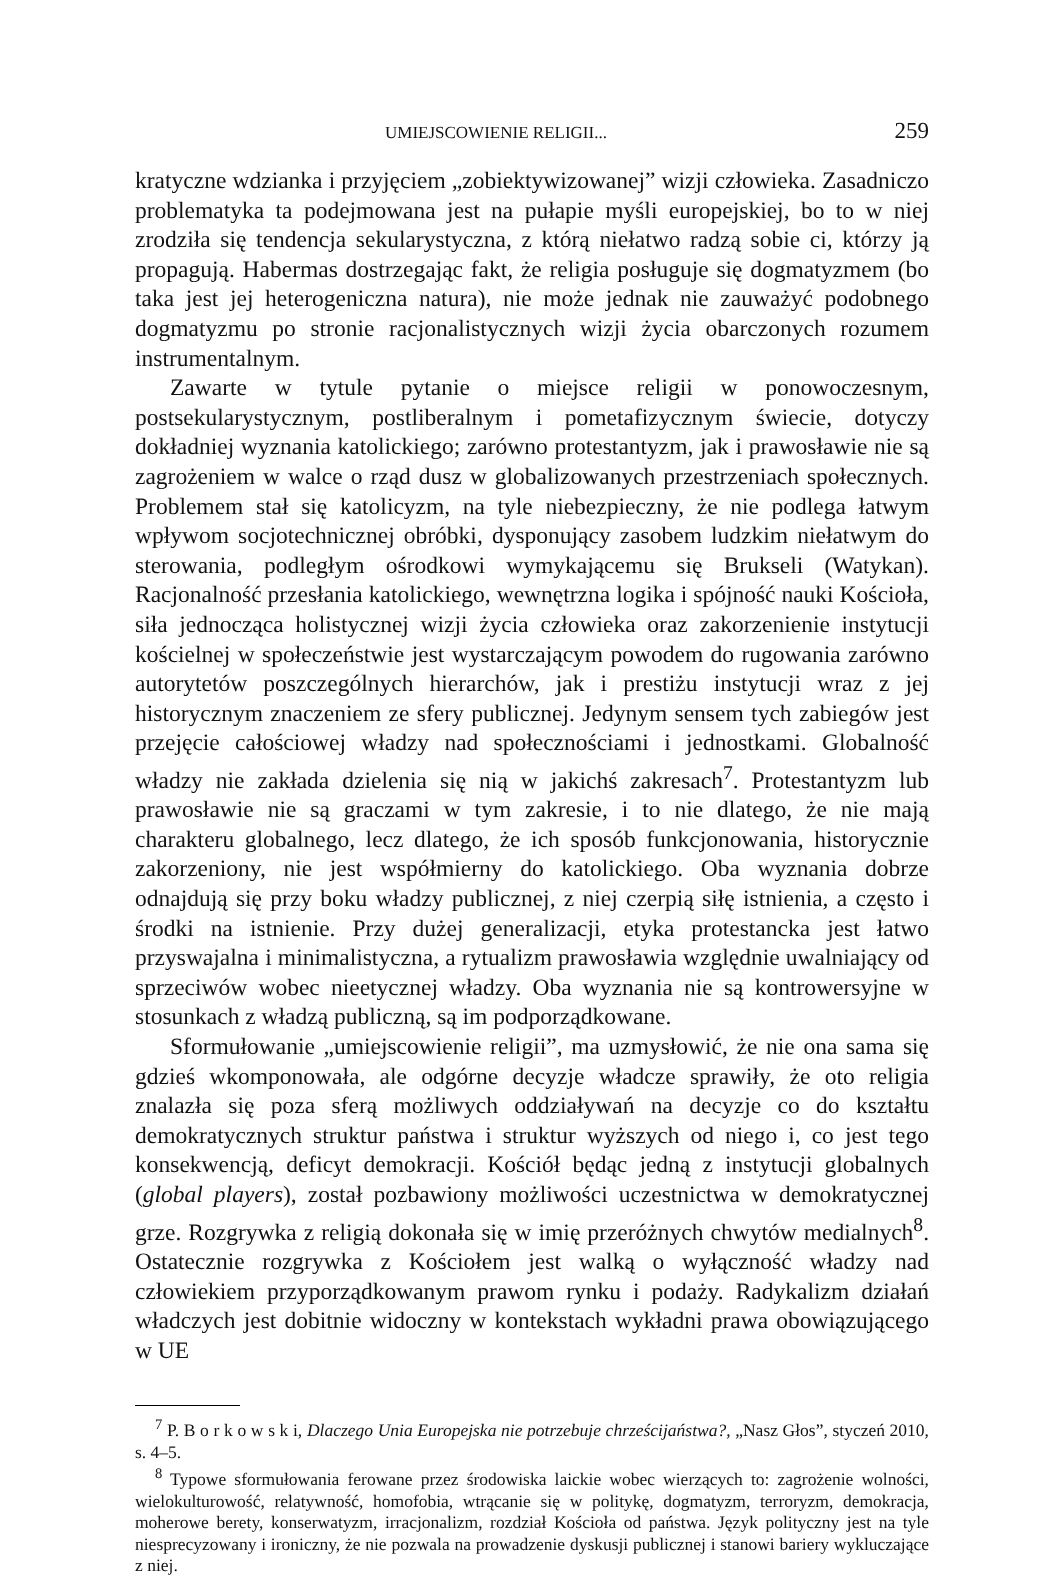UMIEJSCOWIENIE RELIGII... 259
kratyczne wdzianka i przyjęciem „zobiektywizowanej” wizji człowieka. Zasadniczo problematyka ta podejmowana jest na pułapie myśli europejskiej, bo to w niej zrodziła się tendencja sekularystyczna, z którą niełatwo radzą sobie ci, którzy ją propagują. Habermas dostrzegając fakt, że religia posługuje się dogmatyzmem (bo taka jest jej heterogeniczna natura), nie może jednak nie zauważyć podobnego dogmatyzmu po stronie racjonalistycznych wizji życia obarczonych rozumem instrumentalnym.
Zawarte w tytule pytanie o miejsce religii w ponowoczesnym, postsekularystycznym, postliberalnym i pometafizycznym świecie, dotyczy dokładniej wyznania katolickiego; zarówno protestantyzm, jak i prawosławie nie są zagrożeniem w walce o rząd dusz w globalizowanych przestrzeniach społecznych. Problemem stał się katolicyzm, na tyle niebezpieczny, że nie podlega łatwym wpływom socjotechnicznej obróbki, dysponujący zasobem ludzkim niełatwym do sterowania, podległym ośrodkowi wymykającemu się Brukseli (Watykan). Racjonalność przesłania katolickiego, wewnętrzna logika i spójność nauki Kościoła, siła jednocząca holistycznej wizji życia człowieka oraz zakorzenienie instytucji kościelnej w społeczeństwie jest wystarczającym powodem do rugowania zarówno autorytetów poszczególnych hierarchów, jak i prestiżu instytucji wraz z jej historycznym znaczeniem ze sfery publicznej. Jedynym sensem tych zabiegów jest przejęcie całościowej władzy nad społecznościami i jednostkami. Globalność władzy nie zakłada dzielenia się nią w jakichś zakresach<sup>7</sup>. Protestantyzm lub prawosławie nie są graczami w tym zakresie, i to nie dlatego, że nie mają charakteru globalnego, lecz dlatego, że ich sposób funkcjonowania, historycznie zakorzeniony, nie jest współmierny do katolickiego. Oba wyznania dobrze odnajdują się przy boku władzy publicznej, z niej czerpią siłę istnienia, a często i środki na istnienie. Przy dużej generalizacji, etyka protestancka jest łatwo przyswajalna i minimalistyczna, a rytualizm prawosławia względnie uwalniający od sprzeciwów wobec nieetycznej władzy. Oba wyznania nie są kontrowersyjne w stosunkach z władzą publiczną, są im podporządkowane.
Sformułowanie „umiejscowienie religii”, ma uzmysłowić, że nie ona sama się gdzieś wkomponowała, ale odgórne decyzje władcze sprawiły, że oto religia znalazła się poza sferą możliwych oddziaływań na decyzje co do kształtu demokratycznych struktur państwa i struktur wyższych od niego i, co jest tego konsekwencją, deficyt demokracji. Kościół będąc jedną z instytucji globalnych (global players), został pozbawiony możliwości uczestnictwa w demokratycznej grze. Rozgrywka z religią dokonała się w imię przeróżnych chwytów medialnych<sup>8</sup>. Ostatecznie rozgrywka z Kościołem jest walką o wyłączność władzy nad człowiekiem przyporządkowanym prawom rynku i podaży. Radykalizm działań władczych jest dobitnie widoczny w kontekstach wykładni prawa obowiązującego w UE
<sup>7</sup> P. B o r k o w s k i, Dlaczego Unia Europejska nie potrzebuje chrześcijaństwa?, „Nasz Głos”, styczeń 2010, s. 4–5.
<sup>8</sup> Typowe sformułowania ferowane przez środowiska laickie wobec wierzących to: zagrożenie wolności, wielokulturowość, relatywność, homofobia, wtrącanie się w politykę, dogmatyzm, terroryzm, demokracja, moherowe berety, konserwatyzm, irracjonalizm, rozdział Kościoła od państwa. Język polityczny jest na tyle niesprecyzowany i ironiczny, że nie pozwala na prowadzenie dyskusji publicznej i stanowi bariery wykluczające z niej.